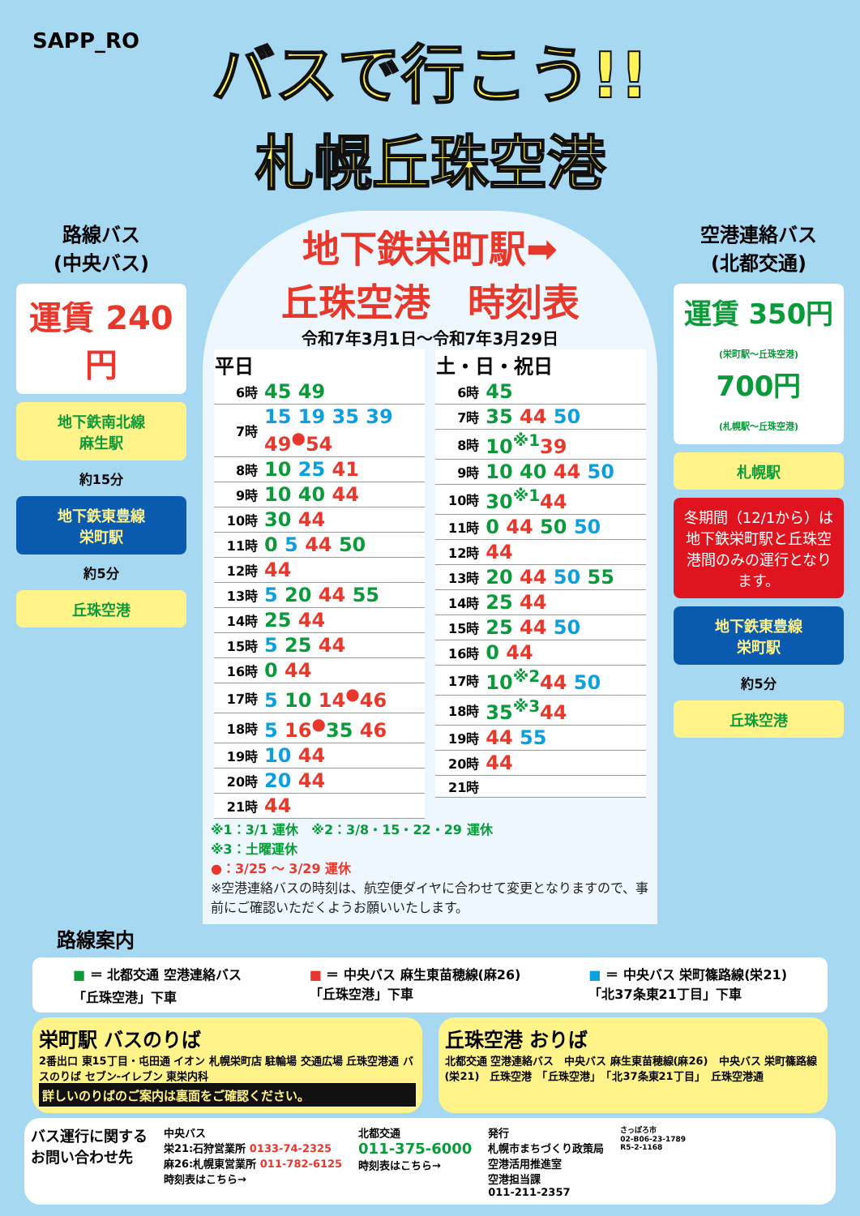SAPP_RO
バスで行こう!!
札幌丘珠空港
路線バス
(中央バス)
運賃 240円
地下鉄南北線
麻生駅
約15分
地下鉄東豊線
栄町駅
約5分
丘珠空港
地下鉄栄町駅➡
丘珠空港　時刻表
令和7年3月1日～令和7年3月29日
| 平日 | |
| --- | --- |
| 6時 | 45 49 |
| 7時 | 15 19 35 39 49<sup>●</sup>54 |
| 8時 | 10 25 41 |
| 9時 | 10 40 44 |
| 10時 | 30 44 |
| 11時 | 0 5 44 50 |
| 12時 | 44 |
| 13時 | 5 20 44 55 |
| 14時 | 25 44 |
| 15時 | 5 25 44 |
| 16時 | 0 44 |
| 17時 | 5 10 14<sup>●</sup>46 |
| 18時 | 5 16<sup>●</sup> 35 46 |
| 19時 | 10 44 |
| 20時 | 20 44 |
| 21時 | 44 |
| 土・日・祝日 | |
| --- | --- |
| 6時 | 45 |
| 7時 | 35 44 50 |
| 8時 | 10<sup>※1</sup> 39 |
| 9時 | 10 40 44 50 |
| 10時 | 30<sup>※1</sup> 44 |
| 11時 | 0 44 50 50 |
| 12時 | 44 |
| 13時 | 20 44 50 55 |
| 14時 | 25 44 |
| 15時 | 25 44 50 |
| 16時 | 0 44 |
| 17時 | 10<sup>※2</sup> 44 50 |
| 18時 | 35<sup>※3</sup> 44 |
| 19時 | 44 55 |
| 20時 | 44 |
| 21時 | |
※1：3/1 運休　※2：3/8・15・22・29 運休
※3：土曜運休
●：3/25 ～ 3/29 運休
※空港連絡バスの時刻は、航空便ダイヤに合わせて変更となりますので、事前にご確認いただくようお願いいたします。
空港連絡バス
(北都交通)
運賃 350円
(栄町駅～丘珠空港)
700円
(札幌駅～丘珠空港)
札幌駅
冬期間（12/1から）は地下鉄栄町駅と丘珠空港間のみの運行となります。
地下鉄東豊線
栄町駅
約5分
丘珠空港
路線案内
■ ＝ 北都交通 空港連絡バス
「丘珠空港」下車
■ ＝ 中央バス 麻生東苗穂線(麻26)
「丘珠空港」下車
■ ＝ 中央バス 栄町篠路線(栄21)
「北37条東21丁目」下車
栄町駅 バスのりば
2番出口 東15丁目・屯田通 イオン 札幌栄町店 駐輪場 交通広場 丘珠空港通 バスのりば セブン-イレブン 東栄内科
詳しいのりばのご案内は裏面をご確認ください。
丘珠空港 おりば
北都交通 空港連絡バス　中央バス 麻生東苗穂線(麻26)　中央バス 栄町篠路線(栄21)　丘珠空港　「丘珠空港」　「北37条東21丁目」　丘珠空港通
バス運行に関する
お問い合わせ先
中央バス
栄21:石狩営業所 0133-74-2325
麻26:札幌東営業所 011-782-6125
時刻表はこちら→
北都交通
011-375-6000
時刻表はこちら→
発行
札幌市まちづくり政策局
空港活用推進室
空港担当課
011-211-2357
さっぽろ市
02-B06-23-1789
R5-2-1168